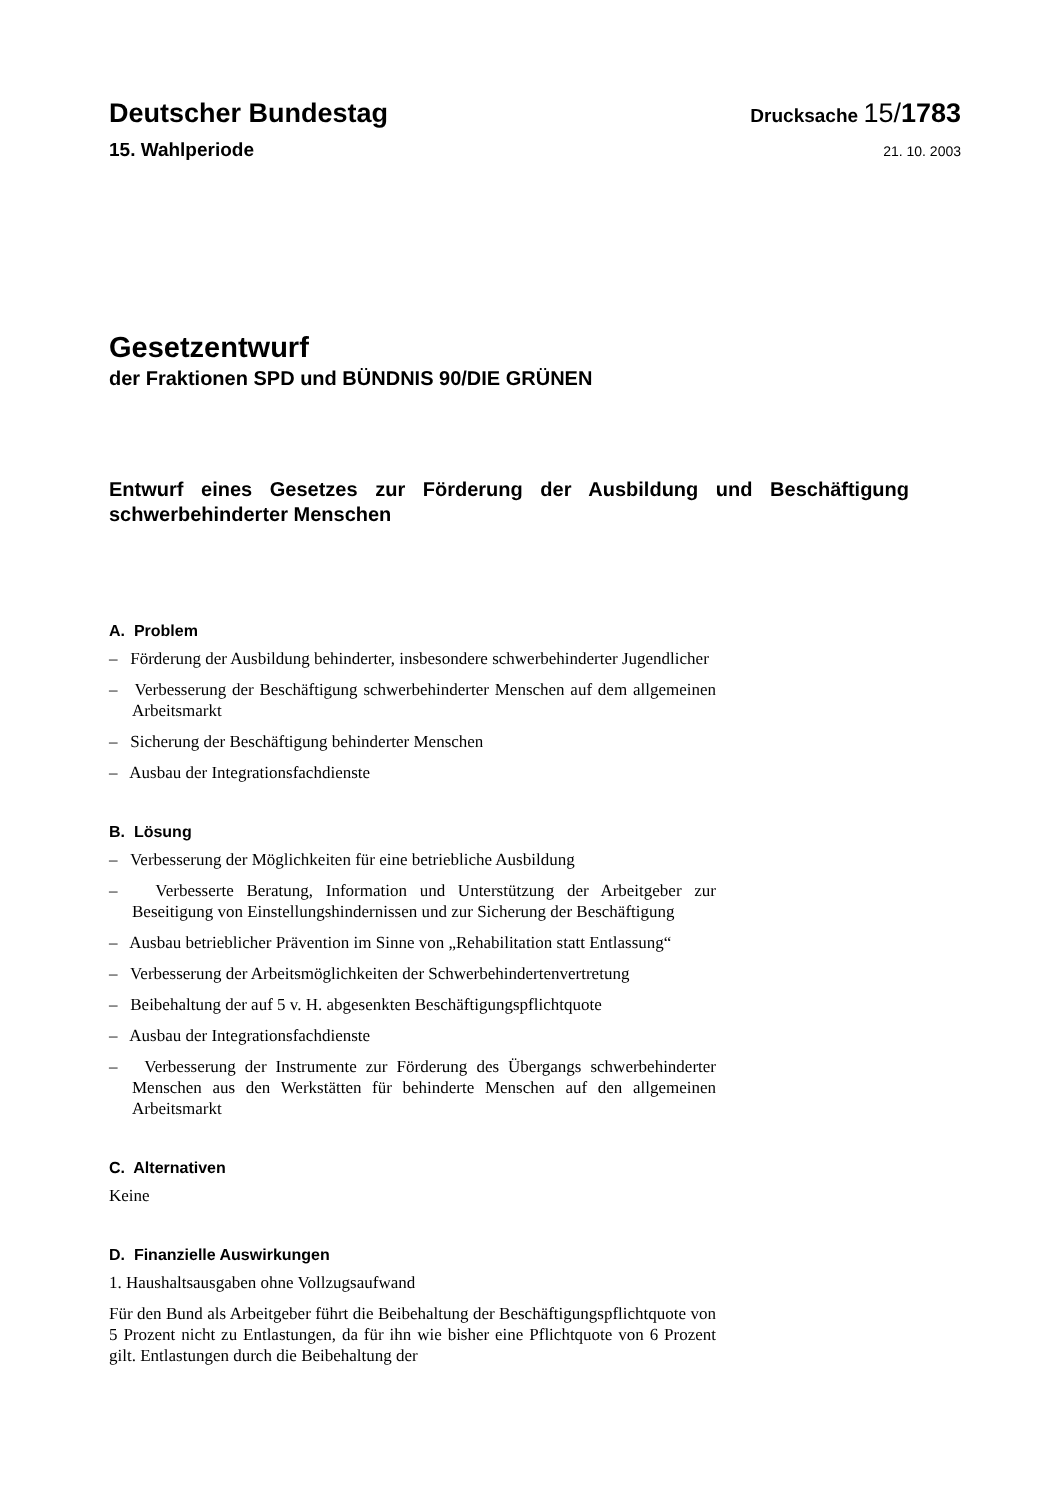Deutscher Bundestag
Drucksache 15/1783
15. Wahlperiode
21. 10. 2003
Gesetzentwurf
der Fraktionen SPD und BÜNDNIS 90/DIE GRÜNEN
Entwurf eines Gesetzes zur Förderung der Ausbildung und Beschäftigung schwerbehinderter Menschen
A. Problem
– Förderung der Ausbildung behinderter, insbesondere schwerbehinderter Jugendlicher
– Verbesserung der Beschäftigung schwerbehinderter Menschen auf dem allgemeinen Arbeitsmarkt
– Sicherung der Beschäftigung behinderter Menschen
– Ausbau der Integrationsfachdienste
B. Lösung
– Verbesserung der Möglichkeiten für eine betriebliche Ausbildung
– Verbesserte Beratung, Information und Unterstützung der Arbeitgeber zur Beseitigung von Einstellungshindernissen und zur Sicherung der Beschäftigung
– Ausbau betrieblicher Prävention im Sinne von „Rehabilitation statt Entlassung“
– Verbesserung der Arbeitsmöglichkeiten der Schwerbehindertenvertretung
– Beibehaltung der auf 5 v. H. abgesenkten Beschäftigungspflichtquote
– Ausbau der Integrationsfachdienste
– Verbesserung der Instrumente zur Förderung des Übergangs schwerbehinderter Menschen aus den Werkstätten für behinderte Menschen auf den allgemeinen Arbeitsmarkt
C. Alternativen
Keine
D. Finanzielle Auswirkungen
1. Haushaltsausgaben ohne Vollzugsaufwand
Für den Bund als Arbeitgeber führt die Beibehaltung der Beschäftigungspflichtquote von 5 Prozent nicht zu Entlastungen, da für ihn wie bisher eine Pflichtquote von 6 Prozent gilt. Entlastungen durch die Beibehaltung der